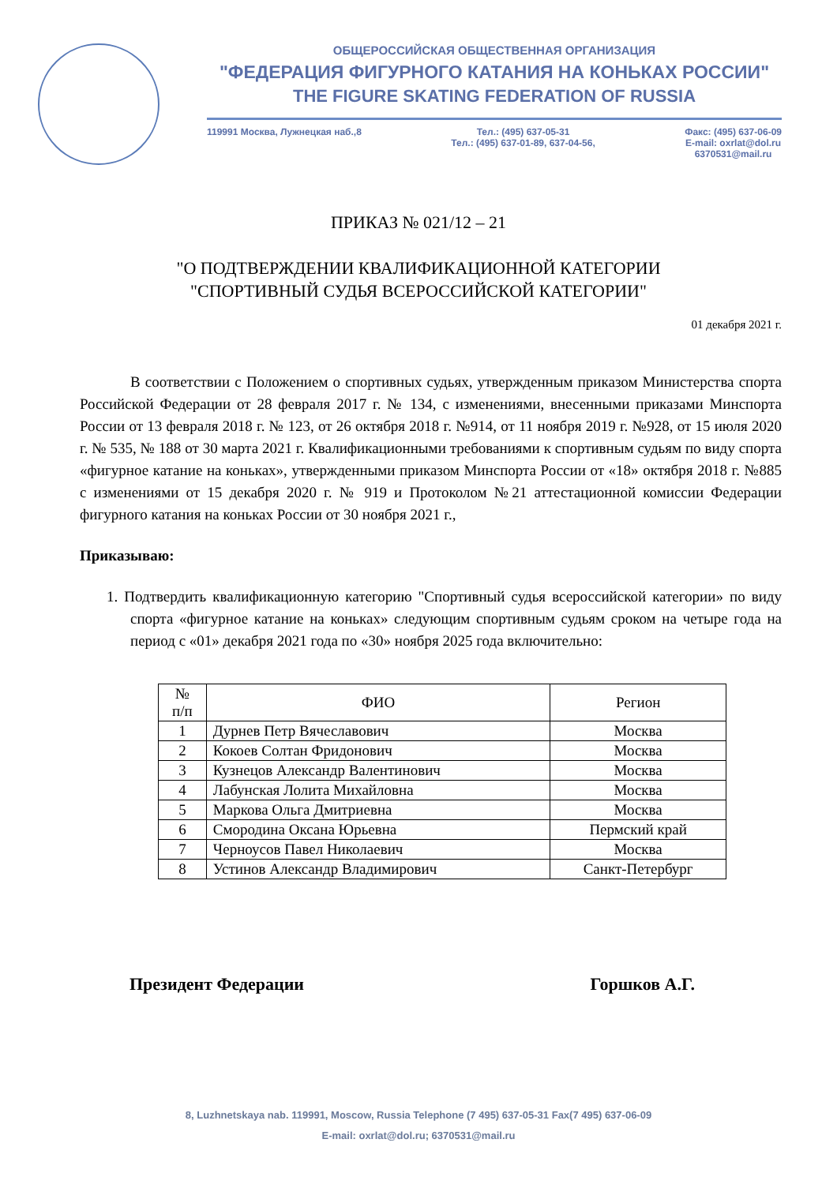ОБЩЕРОССИЙСКАЯ ОБЩЕСТВЕННАЯ ОРГАНИЗАЦИЯ
"ФЕДЕРАЦИЯ ФИГУРНОГО КАТАНИЯ НА КОНЬКАХ РОССИИ"
THE FIGURE SKATING FEDERATION OF RUSSIA
119991 Москва, Лужнецкая наб.,8 Тел.: (495) 637-05-31
Тел.: (495) 637-01-89, 637-04-56, Факс: (495) 637-06-09
E-mail: oxrlat@dol.ru
6370531@mail.ru
ПРИКАЗ № 021/12 – 21
"О ПОДТВЕРЖДЕНИИ КВАЛИФИКАЦИОННОЙ КАТЕГОРИИ
"СПОРТИВНЫЙ СУДЬЯ ВСЕРОССИЙСКОЙ КАТЕГОРИИ"
01 декабря 2021 г.
В соответствии с Положением о спортивных судьях, утвержденным приказом Министерства спорта Российской Федерации от 28 февраля 2017 г. № 134, с изменениями, внесенными приказами Минспорта России от 13 февраля 2018 г. № 123, от 26 октября 2018 г. №914, от 11 ноября 2019 г. №928, от 15 июля 2020 г. № 535, № 188 от 30 марта 2021 г. Квалификационными требованиями к спортивным судьям по виду спорта «фигурное катание на коньках», утвержденными приказом Минспорта России от «18» октября 2018 г. №885 с изменениями от 15 декабря 2020 г. № 919 и Протоколом №21 аттестационной комиссии Федерации фигурного катания на коньках России от 30 ноября 2021 г.,
Приказываю:
1. Подтвердить квалификационную категорию "Спортивный судья всероссийской категории» по виду спорта «фигурное катание на коньках» следующим спортивным судьям сроком на четыре года на период с «01» декабря 2021 года по «30» ноября 2025 года включительно:
| № п/п | ФИО | Регион |
| --- | --- | --- |
| 1 | Дурнев Петр Вячеславович | Москва |
| 2 | Кокоев Солтан Фридонович | Москва |
| 3 | Кузнецов Александр Валентинович | Москва |
| 4 | Лабунская Лолита Михайловна | Москва |
| 5 | Маркова Ольга Дмитриевна | Москва |
| 6 | Смородина Оксана Юрьевна | Пермский край |
| 7 | Черноусов Павел Николаевич | Москва |
| 8 | Устинов Александр Владимирович | Санкт-Петербург |
Президент Федерации Горшков А.Г.
8, Luzhnetskaya nab. 119991, Moscow, Russia Telephone (7 495) 637-05-31 Fax(7 495) 637-06-09
E-mail: oxrlat@dol.ru; 6370531@mail.ru